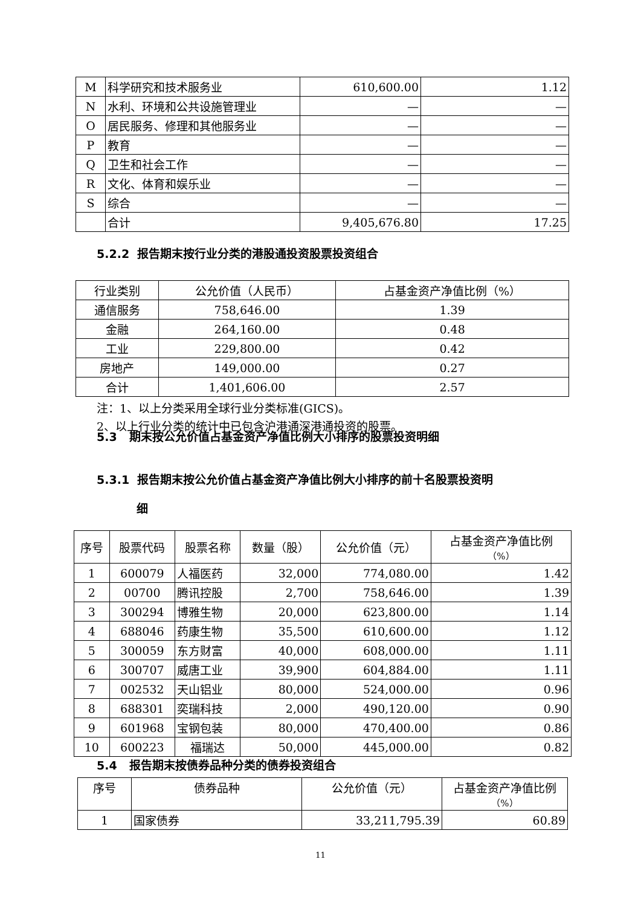| M | 科学研究和技术服务业 | 610,600.00 | 1.12 |
| N | 水利、环境和公共设施管理业 | — | — |
| O | 居民服务、修理和其他服务业 | — | — |
| P | 教育 | — | — |
| Q | 卫生和社会工作 | — | — |
| R | 文化、体育和娱乐业 | — | — |
| S | 综合 | — | — |
| | 合计 | 9,405,676.80 | 17.25 |
5.2.2 报告期末按行业分类的港股通投资股票投资组合
| 行业类别 | 公允价值（人民币） | 占基金资产净值比例（%） |
| --- | --- | --- |
| 通信服务 | 758,646.00 | 1.39 |
| 金融 | 264,160.00 | 0.48 |
| 工业 | 229,800.00 | 0.42 |
| 房地产 | 149,000.00 | 0.27 |
| 合计 | 1,401,606.00 | 2.57 |
注：1、以上分类采用全球行业分类标准(GICS)。
2、以上行业分类的统计中已包含沪港通深港通投资的股票。
5.3 期末按公允价值占基金资产净值比例大小排序的股票投资明细
5.3.1 报告期末按公允价值占基金资产净值比例大小排序的前十名股票投资明
细
| 序号 | 股票代码 | 股票名称 | 数量（股） | 公允价值（元） | 占基金资产净值比例 （%） |
| --- | --- | --- | --- | --- | --- |
| 1 | 600079 | 人福医药 | 32,000 | 774,080.00 | 1.42 |
| 2 | 00700 | 腾讯控股 | 2,700 | 758,646.00 | 1.39 |
| 3 | 300294 | 博雅生物 | 20,000 | 623,800.00 | 1.14 |
| 4 | 688046 | 药康生物 | 35,500 | 610,600.00 | 1.12 |
| 5 | 300059 | 东方财富 | 40,000 | 608,000.00 | 1.11 |
| 6 | 300707 | 威唐工业 | 39,900 | 604,884.00 | 1.11 |
| 7 | 002532 | 天山铝业 | 80,000 | 524,000.00 | 0.96 |
| 8 | 688301 | 奕瑞科技 | 2,000 | 490,120.00 | 0.90 |
| 9 | 601968 | 宝钢包装 | 80,000 | 470,400.00 | 0.86 |
| 10 | 600223 | 福瑞达 | 50,000 | 445,000.00 | 0.82 |
5.4 报告期末按债券品种分类的债券投资组合
| 序号 | 债券品种 | 公允价值（元） | 占基金资产净值比例 （%） |
| --- | --- | --- | --- |
| 1 | 国家债券 | 33,211,795.39 | 60.89 |
11